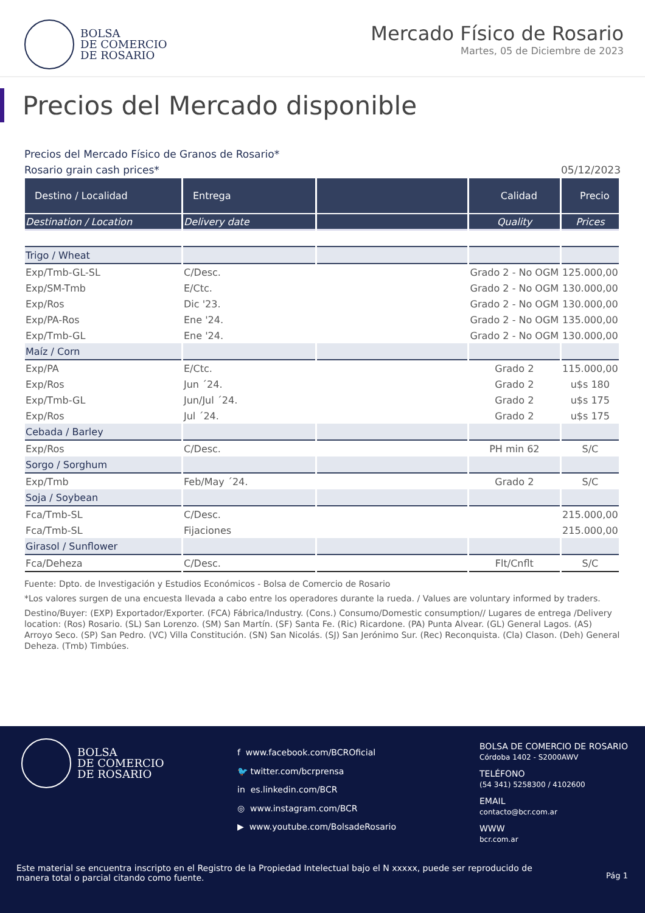BOLSA
DE COMERCIO
DE ROSARIO
Mercado Físico de Rosario
Martes, 05 de Diciembre de 2023
Precios del Mercado disponible
Precios del Mercado Físico de Granos de Rosario*
Rosario grain cash prices* 05/12/2023
| Destino / Localidad | Entrega | | Calidad | Precio |
| --- | --- | --- | --- | --- |
| Destination / Location | Delivery date | | Quality | Prices |
| Trigo / Wheat | | | | |
| Exp/Tmb-GL-SL | C/Desc. | | Grado 2 - No OGM | 125.000,00 |
| Exp/SM-Tmb | E/Ctc. | | Grado 2 - No OGM | 130.000,00 |
| Exp/Ros | Dic '23. | | Grado 2 - No OGM | 130.000,00 |
| Exp/PA-Ros | Ene '24. | | Grado 2 - No OGM | 135.000,00 |
| Exp/Tmb-GL | Ene '24. | | Grado 2 - No OGM | 130.000,00 |
| Maíz / Corn | | | | |
| Exp/PA | E/Ctc. | | Grado 2 | 115.000,00 |
| Exp/Ros | Jun ´24. | | Grado 2 | u$s 180 |
| Exp/Tmb-GL | Jun/Jul ´24. | | Grado 2 | u$s 175 |
| Exp/Ros | Jul ´24. | | Grado 2 | u$s 175 |
| Cebada / Barley | | | | |
| Exp/Ros | C/Desc. | | PH min 62 | S/C |
| Sorgo / Sorghum | | | | |
| Exp/Tmb | Feb/May ´24. | | Grado 2 | S/C |
| Soja / Soybean | | | | |
| Fca/Tmb-SL | C/Desc. | | | 215.000,00 |
| Fca/Tmb-SL | Fijaciones | | | 215.000,00 |
| Girasol / Sunflower | | | | |
| Fca/Deheza | C/Desc. | | Flt/Cnflt | S/C |
Fuente: Dpto. de Investigación y Estudios Económicos - Bolsa de Comercio de Rosario
*Los valores surgen de una encuesta llevada a cabo entre los operadores durante la rueda. / Values are voluntary informed by traders.
Destino/Buyer: (EXP) Exportador/Exporter. (FCA) Fábrica/Industry. (Cons.) Consumo/Domestic consumption// Lugares de entrega /Delivery location: (Ros) Rosario. (SL) San Lorenzo. (SM) San Martín. (SF) Santa Fe. (Ric) Ricardone. (PA) Punta Alvear. (GL) General Lagos. (AS) Arroyo Seco. (SP) San Pedro. (VC) Villa Constitución. (SN) San Nicolás. (SJ) San Jerónimo Sur. (Rec) Reconquista. (Cla) Clason. (Deh) General Deheza. (Tmb) Timbúes.
BOLSA
DE COMERCIO
DE ROSARIO
f www.facebook.com/BCROficial
🐦 twitter.com/bcrprensa
in es.linkedin.com/BCR
◎ www.instagram.com/BCR
▶ www.youtube.com/BolsadeRosario
BOLSA DE COMERCIO DE ROSARIO
Córdoba 1402 - S2000AWV
TELÉFONO
(54 341) 5258300 / 4102600
EMAIL
contacto@bcr.com.ar
WWW
bcr.com.ar
Este material se encuentra inscripto en el Registro de la Propiedad Intelectual bajo el N xxxxx, puede ser reproducido de manera total o parcial citando como fuente.
Pág 1